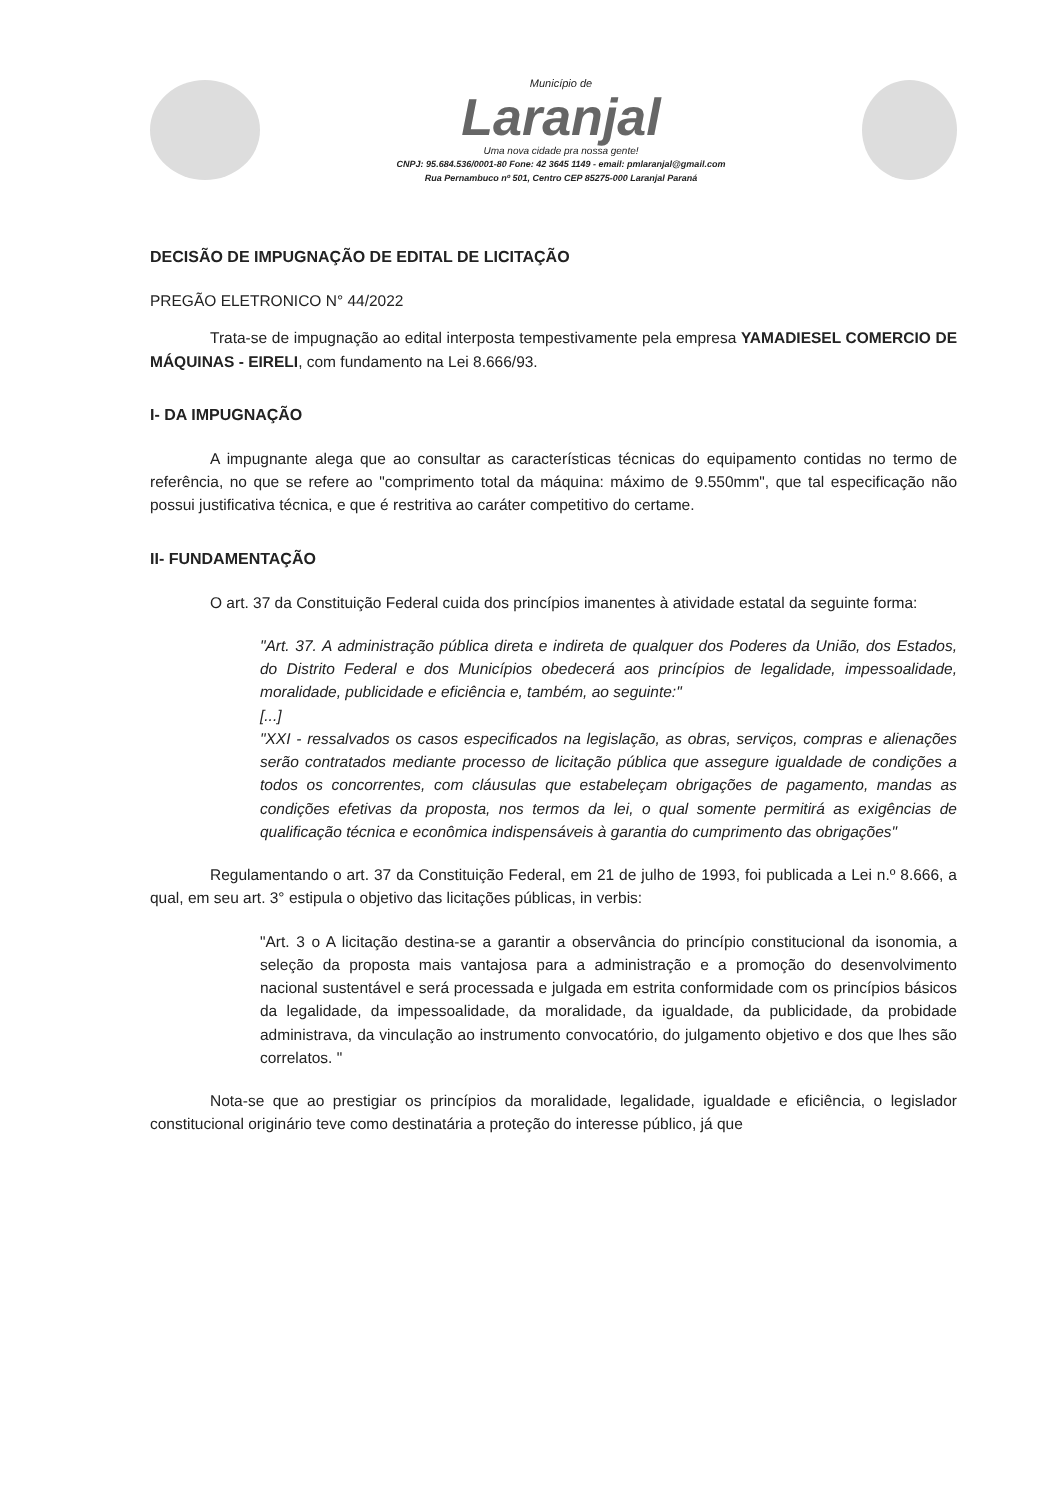Município de
Laranjal
Uma nova cidade pra nossa gente!
CNPJ: 95.684.536/0001-80 Fone: 42 3645 1149 - email: pmlaranjal@gmail.com
Rua Pernambuco nº 501, Centro CEP 85275-000 Laranjal Paraná
DECISÃO DE IMPUGNAÇÃO DE EDITAL DE LICITAÇÃO
PREGÃO ELETRONICO N° 44/2022
Trata-se de impugnação ao edital interposta tempestivamente pela empresa YAMADIESEL COMERCIO DE MÁQUINAS - EIRELI, com fundamento na Lei 8.666/93.
I- DA IMPUGNAÇÃO
A impugnante alega que ao consultar as características técnicas do equipamento contidas no termo de referência, no que se refere ao "comprimento total da máquina: máximo de 9.550mm", que tal especificação não possui justificativa técnica, e que é restritiva ao caráter competitivo do certame.
II- FUNDAMENTAÇÃO
O art. 37 da Constituição Federal cuida dos princípios imanentes à atividade estatal da seguinte forma:
"Art. 37. A administração pública direta e indireta de qualquer dos Poderes da União, dos Estados, do Distrito Federal e dos Municípios obedecerá aos princípios de legalidade, impessoalidade, moralidade, publicidade e eficiência e, também, ao seguinte:"
[...]
"XXI - ressalvados os casos especificados na legislação, as obras, serviços, compras e alienações serão contratados mediante processo de licitação pública que assegure igualdade de condições a todos os concorrentes, com cláusulas que estabeleçam obrigações de pagamento, mandas as condições efetivas da proposta, nos termos da lei, o qual somente permitirá as exigências de qualificação técnica e econômica indispensáveis à garantia do cumprimento das obrigações"
Regulamentando o art. 37 da Constituição Federal, em 21 de julho de 1993, foi publicada a Lei n.º 8.666, a qual, em seu art. 3° estipula o objetivo das licitações públicas, in verbis:
"Art. 3 o A licitação destina-se a garantir a observância do princípio constitucional da isonomia, a seleção da proposta mais vantajosa para a administração e a promoção do desenvolvimento nacional sustentável e será processada e julgada em estrita conformidade com os princípios básicos da legalidade, da impessoalidade, da moralidade, da igualdade, da publicidade, da probidade administrava, da vinculação ao instrumento convocatório, do julgamento objetivo e dos que lhes são correlatos. "
Nota-se que ao prestigiar os princípios da moralidade, legalidade, igualdade e eficiência, o legislador constitucional originário teve como destinatária a proteção do interesse público, já que